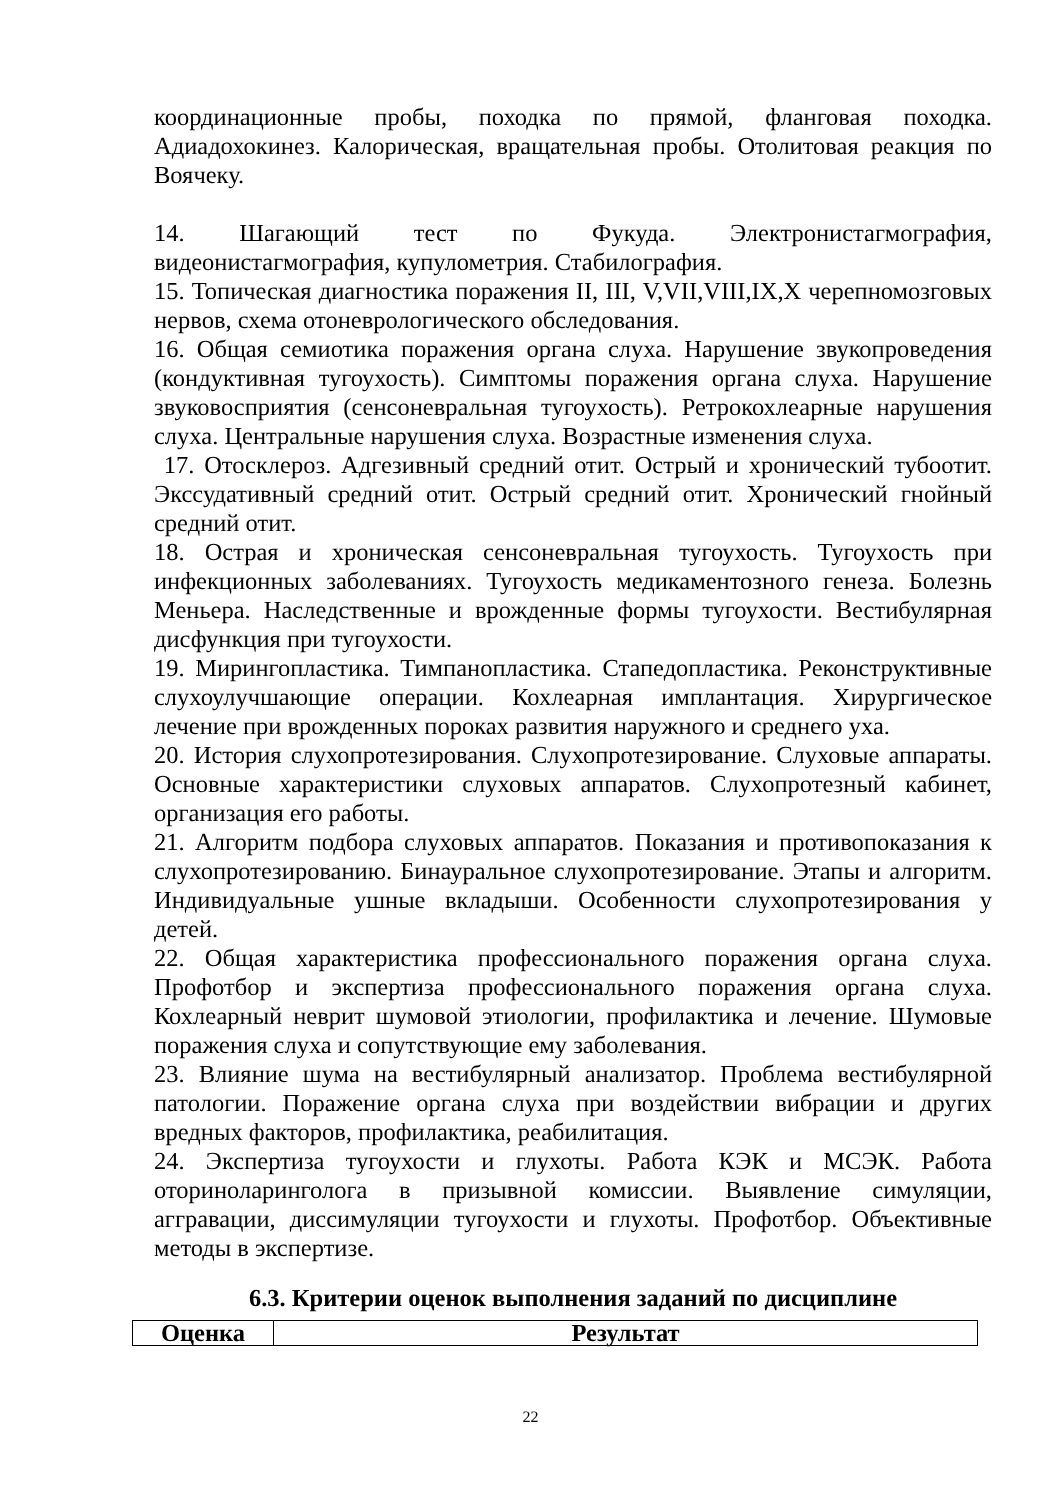координационные пробы, походка по прямой, фланговая походка. Адиадохокинез. Калорическая, вращательная пробы. Отолитовая реакция по Воячеку.
14. Шагающий тест по Фукуда. Электронистагмография, видеонистагмография, купулометрия. Стабилография.
15. Топическая диагностика поражения II, III, V,VII,VIII,IX,X черепномозговых нервов, схема отоневрологического обследования.
16. Общая семиотика поражения органа слуха. Нарушение звукопроведения (кондуктивная тугоухость). Симптомы поражения органа слуха. Нарушение звуковосприятия (сенсоневральная тугоухость). Ретрокохлеарные нарушения слуха. Центральные нарушения слуха. Возрастные изменения слуха.
17. Отосклероз. Адгезивный средний отит. Острый и хронический тубоотит. Экссудативный средний отит. Острый средний отит. Хронический гнойный средний отит.
18. Острая и хроническая сенсоневральная тугоухость. Тугоухость при инфекционных заболеваниях. Тугоухость медикаментозного генеза. Болезнь Меньера. Наследственные и врожденные формы тугоухости. Вестибулярная дисфункция при тугоухости.
19. Мирингопластика. Тимпанопластика. Стапедопластика. Реконструктивные слухоулучшающие операции. Кохлеарная имплантация. Хирургическое лечение при врожденных пороках развития наружного и среднего уха.
20. История слухопротезирования. Слухопротезирование. Слуховые аппараты. Основные характеристики слуховых аппаратов. Слухопротезный кабинет, организация его работы.
21. Алгоритм подбора слуховых аппаратов. Показания и противопоказания к слухопротезированию. Бинауральное слухопротезирование. Этапы и алгоритм. Индивидуальные ушные вкладыши. Особенности слухопротезирования у детей.
22. Общая характеристика профессионального поражения органа слуха. Профотбор и экспертиза профессионального поражения органа слуха. Кохлеарный неврит шумовой этиологии, профилактика и лечение. Шумовые поражения слуха и сопутствующие ему заболевания.
23. Влияние шума на вестибулярный анализатор. Проблема вестибулярной патологии. Поражение органа слуха при воздействии вибрации и других вредных факторов, профилактика, реабилитация.
24. Экспертиза тугоухости и глухоты. Работа КЭК и МСЭК. Работа оториноларинголога в призывной комиссии. Выявление симуляции, аггравации, диссимуляции тугоухости и глухоты. Профотбор. Объективные методы в экспертизе.
6.3. Критерии оценок выполнения заданий по дисциплине
| Оценка | Результат |
| --- | --- |
22